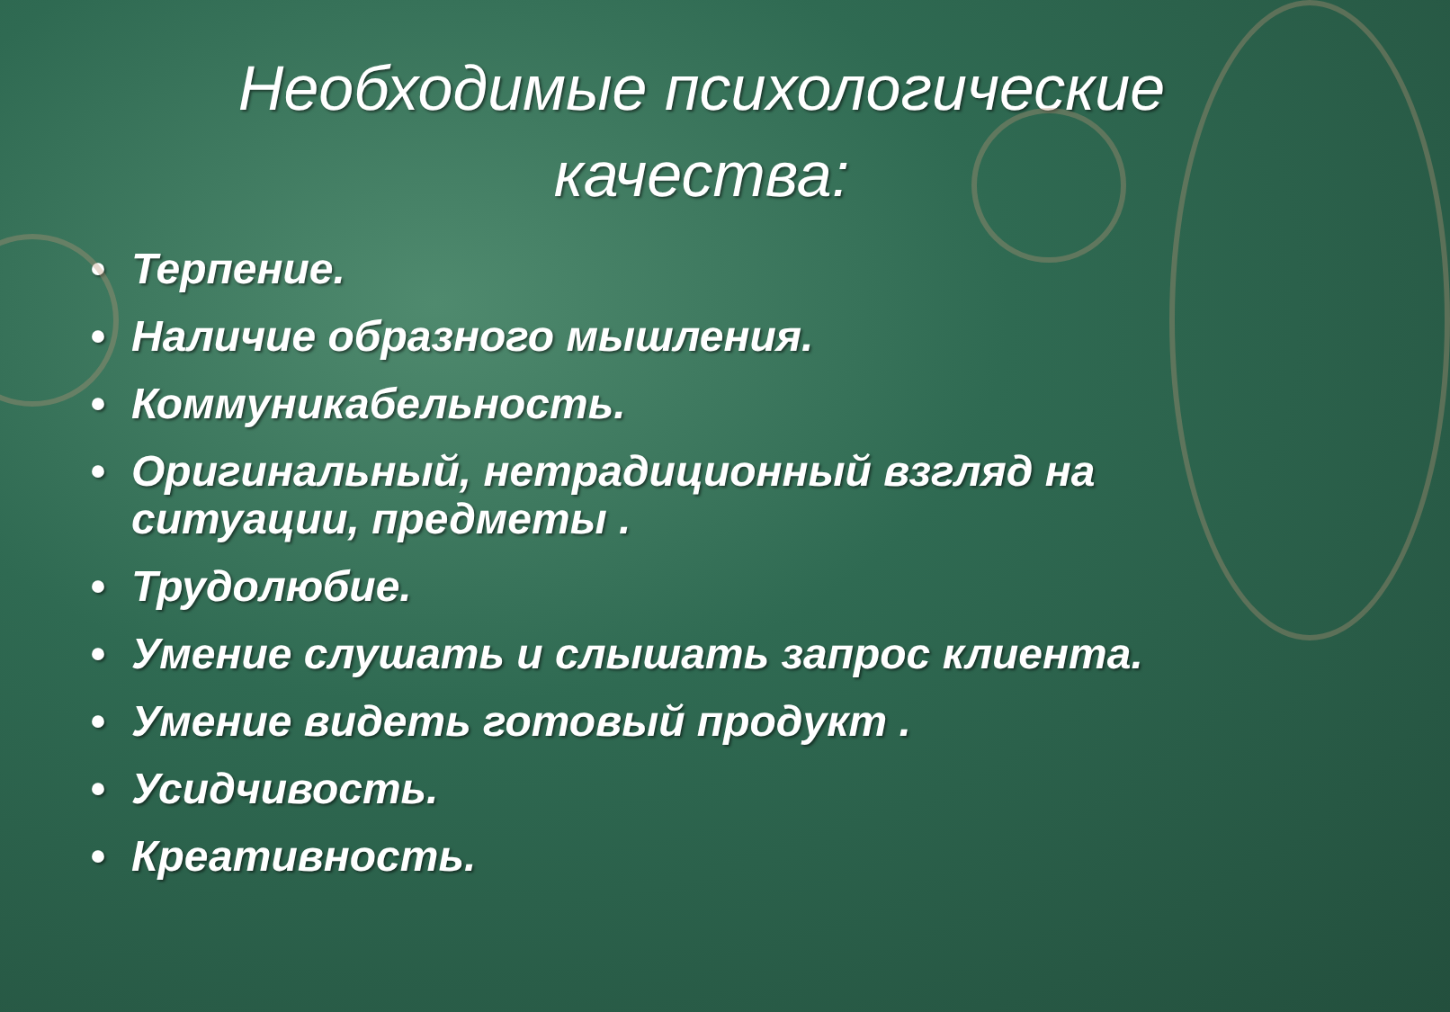Необходимые психологические качества:
• Терпение.
• Наличие образного мышления.
• Коммуникабельность.
• Оригинальный, нетрадиционный взгляд на ситуации, предметы .
• Трудолюбие.
• Умение слушать и слышать запрос клиента.
• Умение видеть готовый продукт .
• Усидчивость.
• Креативность.